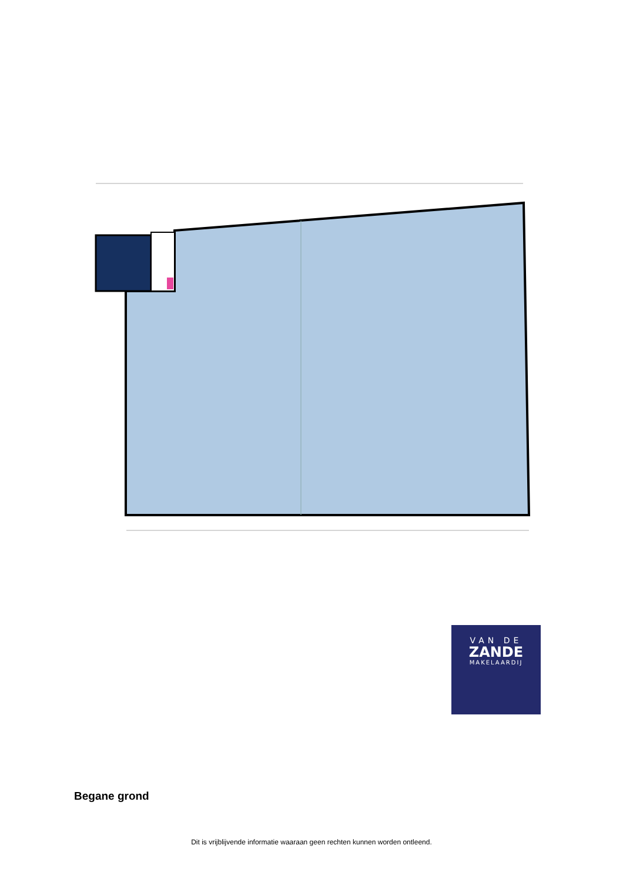VAN DE
ZANDE
MAKELAARDIJ
Begane grond
Dit is vrijblijvende informatie waaraan geen rechten kunnen worden ontleend.